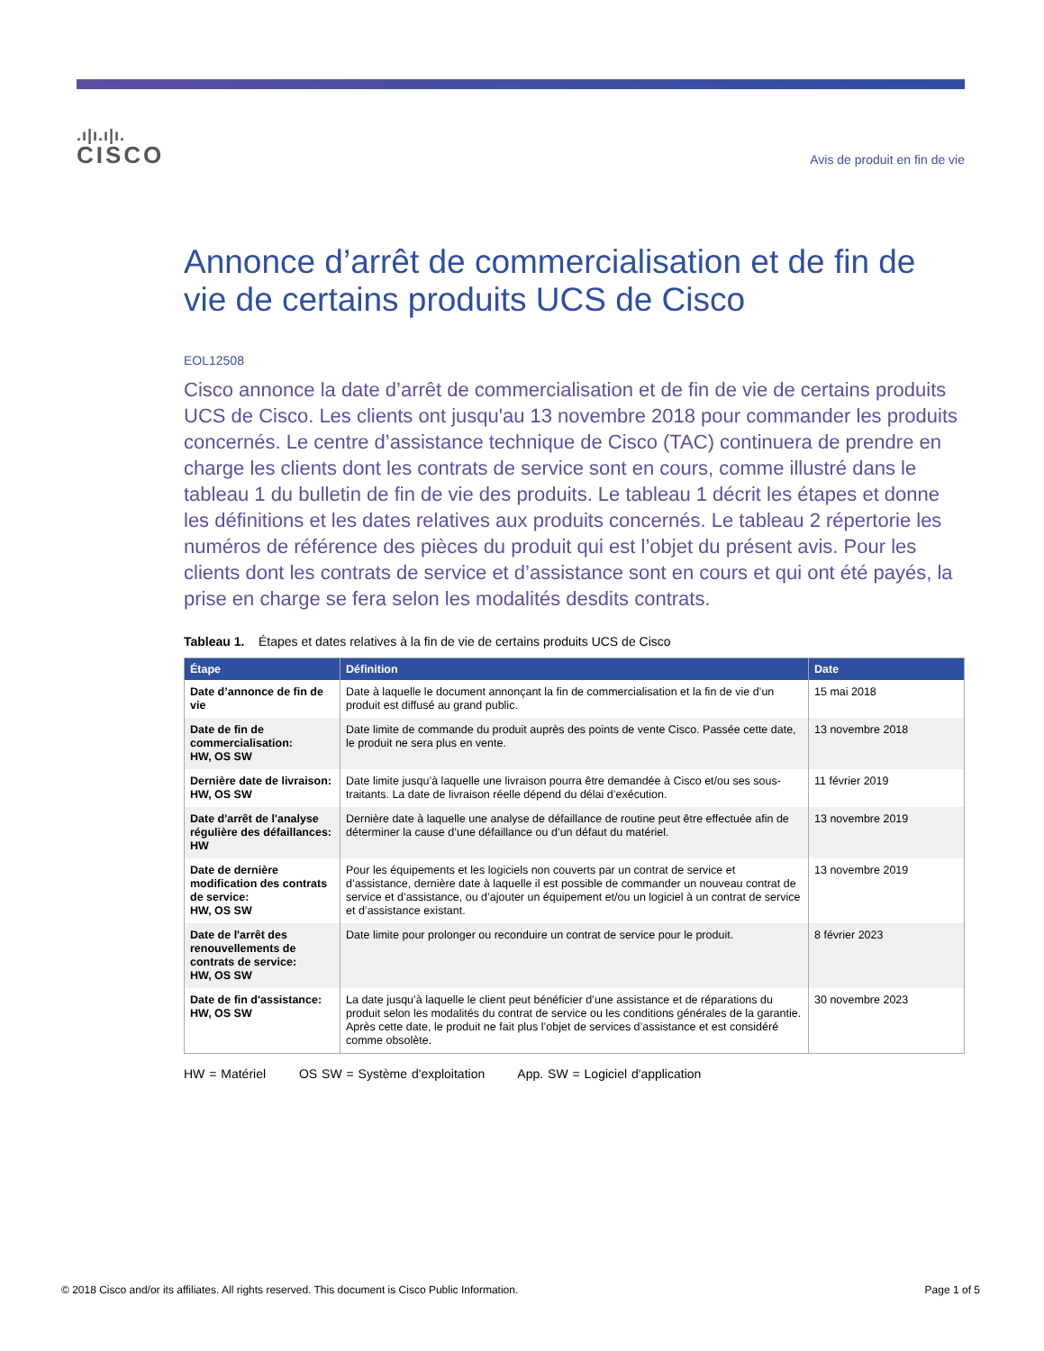.ı|ı.ı|ı.
CISCO
Avis de produit en fin de vie
Annonce d’arrêt de commercialisation et de fin de vie de certains produits UCS de Cisco
EOL12508
Cisco annonce la date d’arrêt de commercialisation et de fin de vie de certains produits UCS de Cisco. Les clients ont jusqu'au 13 novembre 2018 pour commander les produits concernés. Le centre d’assistance technique de Cisco (TAC) continuera de prendre en charge les clients dont les contrats de service sont en cours, comme illustré dans le tableau 1 du bulletin de fin de vie des produits. Le tableau 1 décrit les étapes et donne les définitions et les dates relatives aux produits concernés. Le tableau 2 répertorie les numéros de référence des pièces du produit qui est l’objet du présent avis. Pour les clients dont les contrats de service et d’assistance sont en cours et qui ont été payés, la prise en charge se fera selon les modalités desdits contrats.
Tableau 1. Étapes et dates relatives à la fin de vie de certains produits UCS de Cisco
| Étape | Définition | Date |
| --- | --- | --- |
| Date d’annonce de fin de vie | Date à laquelle le document annonçant la fin de commercialisation et la fin de vie d’un produit est diffusé au grand public. | 15 mai 2018 |
| Date de fin de commercialisation: HW, OS SW | Date limite de commande du produit auprès des points de vente Cisco. Passée cette date, le produit ne sera plus en vente. | 13 novembre 2018 |
| Dernière date de livraison: HW, OS SW | Date limite jusqu’à laquelle une livraison pourra être demandée à Cisco et/ou ses sous-traitants. La date de livraison réelle dépend du délai d’exécution. | 11 février 2019 |
| Date d'arrêt de l'analyse régulière des défaillances: HW | Dernière date à laquelle une analyse de défaillance de routine peut être effectuée afin de déterminer la cause d’une défaillance ou d’un défaut du matériel. | 13 novembre 2019 |
| Date de dernière modification des contrats de service: HW, OS SW | Pour les équipements et les logiciels non couverts par un contrat de service et d’assistance, dernière date à laquelle il est possible de commander un nouveau contrat de service et d’assistance, ou d’ajouter un équipement et/ou un logiciel à un contrat de service et d’assistance existant. | 13 novembre 2019 |
| Date de l'arrêt des renouvellements de contrats de service: HW, OS SW | Date limite pour prolonger ou reconduire un contrat de service pour le produit. | 8 février 2023 |
| Date de fin d'assistance: HW, OS SW | La date jusqu’à laquelle le client peut bénéficier d’une assistance et de réparations du produit selon les modalités du contrat de service ou les conditions générales de la garantie. Après cette date, le produit ne fait plus l’objet de services d’assistance et est considéré comme obsolète. | 30 novembre 2023 |
HW = Matériel OS SW = Système d'exploitation App. SW = Logiciel d'application
© 2018 Cisco and/or its affiliates. All rights reserved. This document is Cisco Public Information. Page 1 of 5